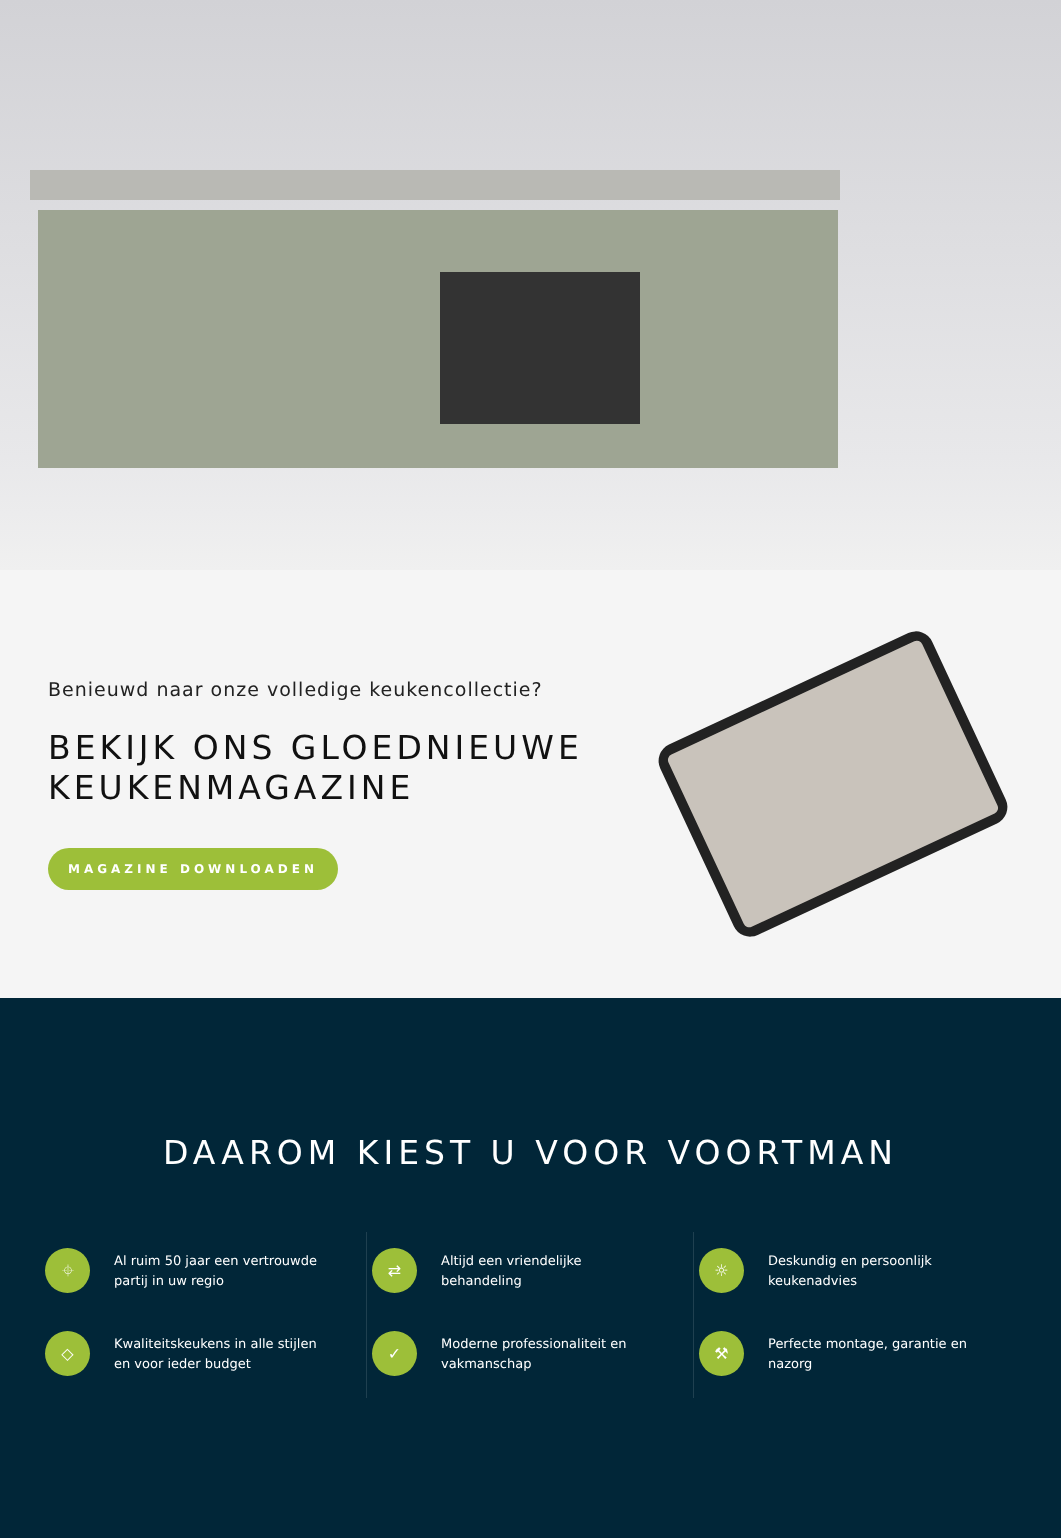Benieuwd naar onze volledige keukencollectie?
BEKIJK ONS GLOEDNIEUWE
KEUKENMAGAZINE
MAGAZINE DOWNLOADEN
DAAROM KIEST U VOOR VOORTMAN
⌖ Al ruim 50 jaar een vertrouwde partij in uw regio
⇄ Altijd een vriendelijke behandeling
☼ Deskundig en persoonlijk keukenadvies
◇ Kwaliteitskeukens in alle stijlen en voor ieder budget
✓ Moderne professionaliteit en vakmanschap
⚒ Perfecte montage, garantie en nazorg